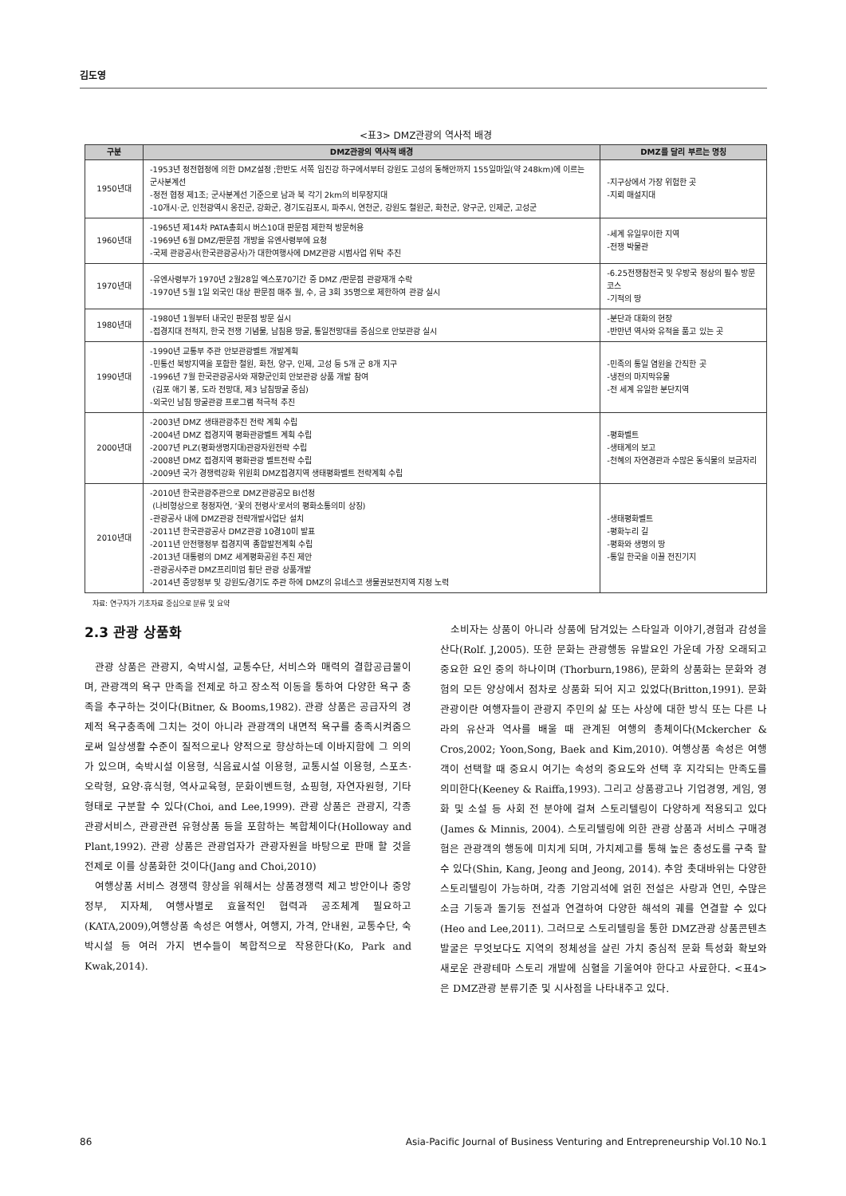김도영
<표3> DMZ관광의 역사적 배경
| 구분 | DMZ관광의 역사적 배경 | DMZ를 달리 부르는 명칭 |
| --- | --- | --- |
| 1950년대 | -1953년 정전협정에 의한 DMZ설정 ;한반도 서쪽 임진강 하구에서부터 강원도 고성의 동해안까지 155일마일(약 248km)에 이르는 군사분계선 -정전 협정 제1조; 군사분계선 기준으로 남과 북 각기 2km의 비무장지대 -10개시·군, 인천광역시 옹진군, 강화군, 경기도김포시, 파주시, 연천군, 강원도 철원군, 화천군, 양구군, 인제군, 고성군 | -지구상에서 가장 위험한 곳 -지뢰 매설지대 |
| 1960년대 | -1965년 제14차 PATA총회시 버스10대 판문점 제한적 방문허용 -1969년 6월 DMZ/판문점 개방을 유엔사령부에 요청 -국제 관광공사(한국관광공사)가 대한여행사에 DMZ관광 시범사업 위탁 추진 | -세계 유일무이한 지역 -전쟁 박물관 |
| 1970년대 | -유엔사령부가 1970년 2월28일 엑스포70기간 중 DMZ /판문점 관광재개 수락 -1970년 5월 1일 외국인 대상 판문점 매주 월, 수, 금 3회 35명으로 제한하여 관광 실시 | -6.25전쟁참전국 및 우방국 정상의 필수 방문코스 -기적의 땅 |
| 1980년대 | -1980년 1월부터 내국인 판문점 방문 실시 -접경지대 전적지, 한국 전쟁 기념물, 남침용 땅굴, 통일전망대를 중심으로 안보관광 실시 | -분단과 대화의 현장 -반만년 역사와 유적을 품고 있는 곳 |
| 1990년대 | -1990년 교통부 주관 안보관광벨트 개발계획 -민통선 북방지역을 포함한 철원, 화천, 양구, 인제, 고성 등 5개 군 8개 지구 -1996년 7월 한국관광공사와 재향군인회 안보관광 상품 개발 참여 (김포 애기 봉, 도라 전망대, 제3 남침땅굴 중심) -외국인 남침 땅굴관광 프로그램 적극적 추진 | -민족의 통일 염원을 간직한 곳 -냉전의 마지막유물 -전 세계 유일한 분단지역 |
| 2000년대 | -2003년 DMZ 생태관광추진 전략 계획 수립 -2004년 DMZ 접경지역 평화관광벨트 계획 수립 -2007년 PLZ(평화생명지대)관광자원전략 수립 -2008년 DMZ 접경지역 평화관광 벨트전략 수립 -2009년 국가 경쟁력강화 위원회 DMZ접경지역 생태평화벨트 전략계획 수립 | -평화벨트 -생태계의 보고 -천혜의 자연경관과 수많은 동식물의 보금자리 |
| 2010년대 | -2010년 한국관광주관으로 DMZ관광공모 BI선정 (나비형상으로 청정자연, ‘꽃의 전령사’로서의 평화소통의미 상징) -관광공사 내에 DMZ관광 전략개발사업단 설치 -2011년 한국관광공사 DMZ관광 10경10미 발표 -2011년 안전행정부 접경지역 종합발전계획 수립 -2013년 대통령의 DMZ 세계평화공원 추진 제안 -관광공사주관 DMZ프리미엄 횡단 관광 상품개발 -2014년 중앙정부 및 강원도/경기도 주관 하에 DMZ의 유네스코 생물권보전지역 지정 노력 | -생태평화벨트 -평화누리 길 -평화와 생명의 땅 -통일 한국을 이끌 전진기지 |
자료: 연구자가 기초자료 중심으로 분류 및 요약
2.3 관광 상품화
관광 상품은 관광지, 숙박시설, 교통수단, 서비스와 매력의 결합공급물이며, 관광객의 욕구 만족을 전제로 하고 장소적 이동을 통하여 다양한 욕구 충족을 추구하는 것이다(Bitner, & Booms,1982). 관광 상품은 공급자의 경제적 욕구충족에 그치는 것이 아니라 관광객의 내면적 욕구를 충족시켜줌으로써 일상생활 수준이 질적으로나 양적으로 향상하는데 이바지함에 그 의의가 있으며, 숙박시설 이용형, 식음료시설 이용형, 교통시설 이용형, 스포츠·오락형, 요양·휴식형, 역사교육형, 문화이벤트형, 쇼핑형, 자연자원형, 기타형태로 구분할 수 있다(Choi, and Lee,1999). 관광 상품은 관광지, 각종 관광서비스, 관광관련 유형상품 등을 포함하는 복합체이다(Holloway and Plant,1992). 관광 상품은 관광업자가 관광자원을 바탕으로 판매 할 것을 전제로 이를 상품화한 것이다(Jang and Choi,2010)
여행상품 서비스 경쟁력 향상을 위해서는 상품경쟁력 제고 방안이나 중앙정부, 지자체, 여행사별로 효율적인 협력과 공조체계 필요하고(KATA,2009),여행상품 속성은 여행사, 여행지, 가격, 안내원, 교통수단, 숙박시설 등 여러 가지 변수들이 복합적으로 작용한다(Ko, Park and Kwak,2014).
소비자는 상품이 아니라 상품에 담겨있는 스타일과 이야기,경험과 감성을 산다(Rolf. J,2005). 또한 문화는 관광행동 유발요인 가운데 가장 오래되고 중요한 요인 중의 하나이며 (Thorburn,1986), 문화의 상품화는 문화와 경험의 모든 양상에서 점차로 상품화 되어 지고 있었다(Britton,1991). 문화관광이란 여행자들이 관광지 주민의 삶 또는 사상에 대한 방식 또는 다른 나라의 유산과 역사를 배울 때 관계된 여행의 총체이다(Mckercher & Cros,2002; Yoon,Song, Baek and Kim,2010). 여행상품 속성은 여행객이 선택할 때 중요시 여기는 속성의 중요도와 선택 후 지각되는 만족도를 의미한다(Keeney & Raiffa,1993). 그리고 상품광고나 기업경영, 게임, 영화 및 소설 등 사회 전 분야에 걸쳐 스토리텔링이 다양하게 적용되고 있다(James & Minnis, 2004). 스토리텔링에 의한 관광 상품과 서비스 구매경험은 관광객의 행동에 미치게 되며, 가치제고를 통해 높은 충성도를 구축 할 수 있다(Shin, Kang, Jeong and Jeong, 2014). 추암 촛대바위는 다양한 스토리텔링이 가능하며, 각종 기암괴석에 얽힌 전설은 사랑과 연민, 수많은 소금 기둥과 돌기둥 전설과 연결하여 다양한 해석의 궤를 연결할 수 있다(Heo and Lee,2011). 그러므로 스토리텔링을 통한 DMZ관광 상품콘텐츠 발굴은 무엇보다도 지역의 정체성을 살린 가치 중심적 문화 특성화 확보와 새로운 관광테마 스토리 개발에 심혈을 기울여야 한다고 사료한다. <표4>은 DMZ관광 분류기준 및 시사점을 나타내주고 있다.
86 Asia-Pacific Journal of Business Venturing and Entrepreneurship Vol.10 No.1